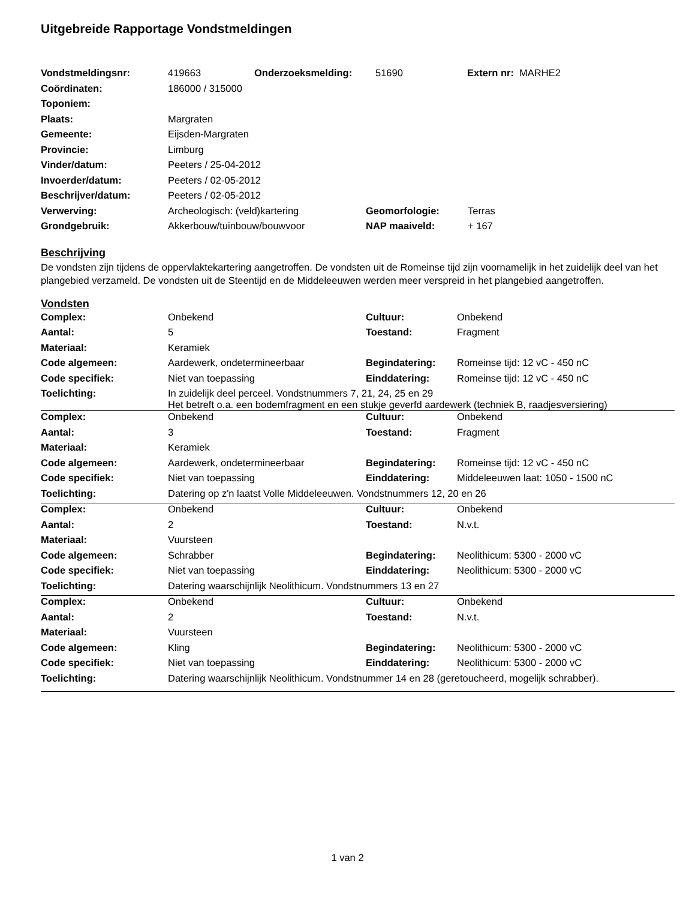Uitgebreide Rapportage Vondstmeldingen
| Vondstmeldingsnr: | 419663 | Onderzoeksmelding: | 51690 | Extern nr: MARHE2 |
| Coördinaten: | 186000 / 315000 | | |
| Toponiem: | | | |
| Plaats: | Margraten | | |
| Gemeente: | Eijsden-Margraten | | |
| Provincie: | Limburg | | |
| Vinder/datum: | Peeters / 25-04-2012 | | |
| Invoerder/datum: | Peeters / 02-05-2012 | | |
| Beschrijver/datum: | Peeters / 02-05-2012 | | |
| Verwerving: | Archeologisch: (veld)kartering | Geomorfologie: | Terras |
| Grondgebruik: | Akkerbouw/tuinbouw/bouwvoor | NAP maaiveld: | + 167 |
Beschrijving
De vondsten zijn tijdens de oppervlaktekartering aangetroffen. De vondsten uit de Romeinse tijd zijn voornamelijk in het zuidelijk deel van het plangebied verzameld. De vondsten uit de Steentijd en de Middeleeuwen werden meer verspreid in het plangebied aangetroffen.
Vondsten
| Complex: | Onbekend | Cultuur: | Onbekend |
| Aantal: | 5 | Toestand: | Fragment |
| Materiaal: | Keramiek | | |
| Code algemeen: | Aardewerk, ondetermineerbaar | Begindatering: | Romeinse tijd: 12 vC - 450 nC |
| Code specifiek: | Niet van toepassing | Einddatering: | Romeinse tijd: 12 vC - 450 nC |
| Toelichting: | In zuidelijk deel perceel. Vondstnummers 7, 21, 24, 25 en 29 Het betreft o.a. een bodemfragment en een stukje geverfd aardewerk (techniek B, raadjesversiering) | | |
| Complex: | Onbekend | Cultuur: | Onbekend |
| Aantal: | 3 | Toestand: | Fragment |
| Materiaal: | Keramiek | | |
| Code algemeen: | Aardewerk, ondetermineerbaar | Begindatering: | Romeinse tijd: 12 vC - 450 nC |
| Code specifiek: | Niet van toepassing | Einddatering: | Middeleeuwen laat: 1050 - 1500 nC |
| Toelichting: | Datering op z'n laatst Volle Middeleeuwen. Vondstnummers 12, 20 en 26 | | |
| Complex: | Onbekend | Cultuur: | Onbekend |
| Aantal: | 2 | Toestand: | N.v.t. |
| Materiaal: | Vuursteen | | |
| Code algemeen: | Schrabber | Begindatering: | Neolithicum: 5300 - 2000 vC |
| Code specifiek: | Niet van toepassing | Einddatering: | Neolithicum: 5300 - 2000 vC |
| Toelichting: | Datering waarschijnlijk Neolithicum. Vondstnummers 13 en 27 | | |
| Complex: | Onbekend | Cultuur: | Onbekend |
| Aantal: | 2 | Toestand: | N.v.t. |
| Materiaal: | Vuursteen | | |
| Code algemeen: | Kling | Begindatering: | Neolithicum: 5300 - 2000 vC |
| Code specifiek: | Niet van toepassing | Einddatering: | Neolithicum: 5300 - 2000 vC |
| Toelichting: | Datering waarschijnlijk Neolithicum. Vondstnummer 14 en 28 (geretoucheerd, mogelijk schrabber). | | |
1 van 2